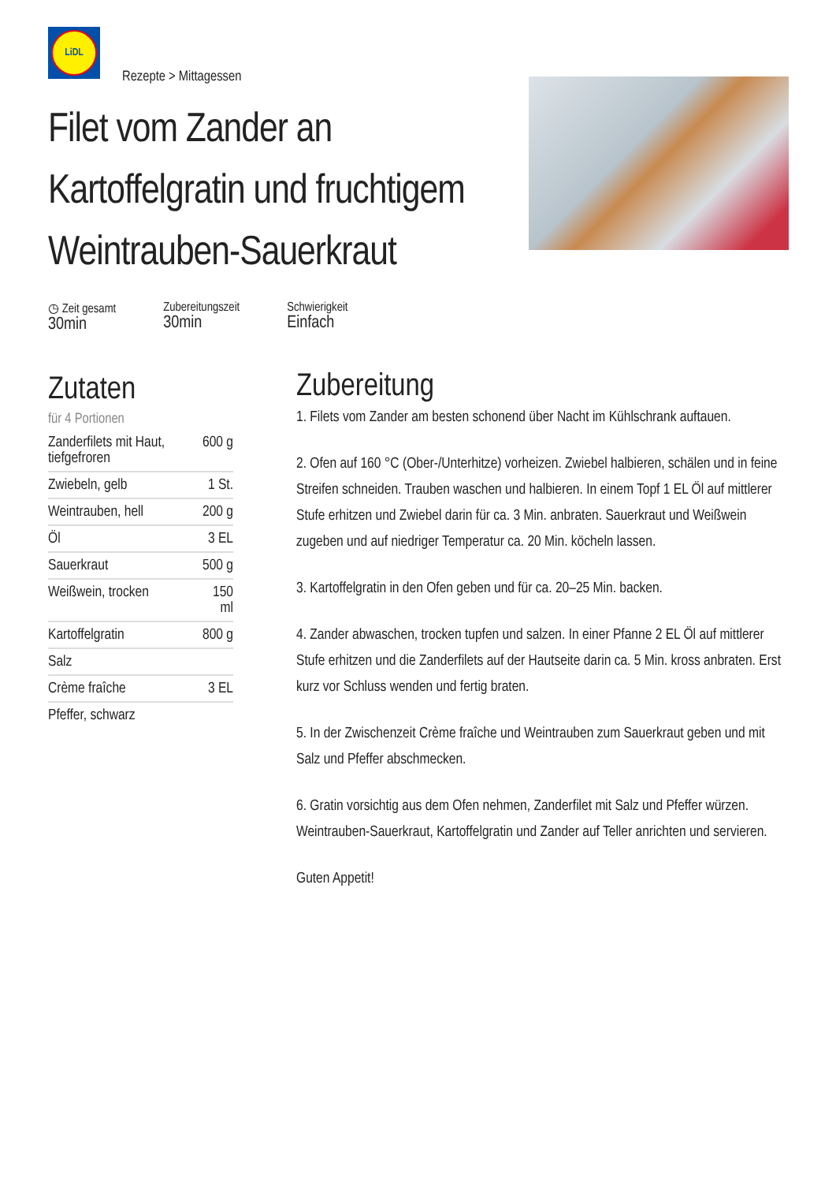LiDL
Rezepte > Mittagessen
Filet vom Zander an Kartoffelgratin und fruchtigem Weintrauben-Sauerkraut
◷ Zeit gesamt
30min
Zubereitungszeit
30min
Schwierigkeit
Einfach
Zutaten
für 4 Portionen
| Zanderfilets mit Haut, tiefgefroren | 600 g |
| Zwiebeln, gelb | 1 St. |
| Weintrauben, hell | 200 g |
| Öl | 3 EL |
| Sauerkraut | 500 g |
| Weißwein, trocken | 150 ml |
| Kartoffelgratin | 800 g |
| Salz | |
| Crème fraîche | 3 EL |
| Pfeffer, schwarz | |
Zubereitung
1. Filets vom Zander am besten schonend über Nacht im Kühlschrank auftauen.
2. Ofen auf 160 °C (Ober-/Unterhitze) vorheizen. Zwiebel halbieren, schälen und in feine Streifen schneiden. Trauben waschen und halbieren. In einem Topf 1 EL Öl auf mittlerer Stufe erhitzen und Zwiebel darin für ca. 3 Min. anbraten. Sauerkraut und Weißwein zugeben und auf niedriger Temperatur ca. 20 Min. köcheln lassen.
3. Kartoffelgratin in den Ofen geben und für ca. 20–25 Min. backen.
4. Zander abwaschen, trocken tupfen und salzen. In einer Pfanne 2 EL Öl auf mittlerer Stufe erhitzen und die Zanderfilets auf der Hautseite darin ca. 5 Min. kross anbraten. Erst kurz vor Schluss wenden und fertig braten.
5. In der Zwischenzeit Crème fraîche und Weintrauben zum Sauerkraut geben und mit Salz und Pfeffer abschmecken.
6. Gratin vorsichtig aus dem Ofen nehmen, Zanderfilet mit Salz und Pfeffer würzen. Weintrauben-Sauerkraut, Kartoffelgratin und Zander auf Teller anrichten und servieren.
Guten Appetit!